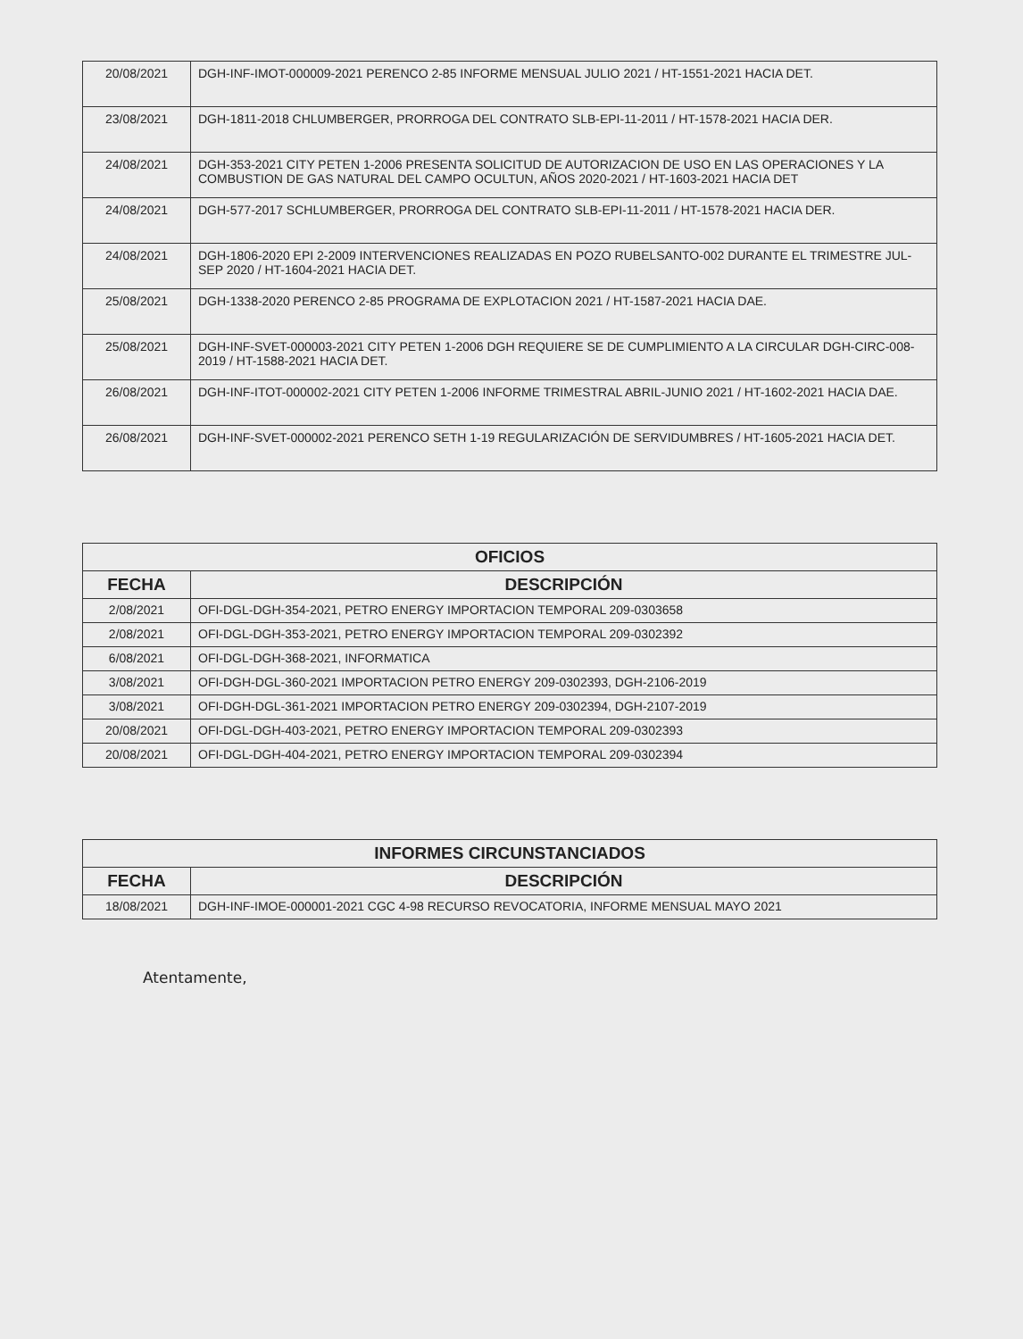| 20/08/2021 | DGH-INF-IMOT-000009-2021 PERENCO 2-85 INFORME MENSUAL JULIO 2021 / HT-1551-2021 HACIA DET. |
| 23/08/2021 | DGH-1811-2018 CHLUMBERGER, PRORROGA DEL CONTRATO SLB-EPI-11-2011 / HT-1578-2021 HACIA DER. |
| 24/08/2021 | DGH-353-2021 CITY PETEN 1-2006 PRESENTA SOLICITUD DE AUTORIZACION DE USO EN LAS OPERACIONES Y LA COMBUSTION DE GAS NATURAL DEL CAMPO OCULTUN, AÑOS 2020-2021 / HT-1603-2021 HACIA DET |
| 24/08/2021 | DGH-577-2017 SCHLUMBERGER, PRORROGA DEL CONTRATO SLB-EPI-11-2011 / HT-1578-2021 HACIA DER. |
| 24/08/2021 | DGH-1806-2020 EPI 2-2009 INTERVENCIONES REALIZADAS EN POZO RUBELSANTO-002 DURANTE EL TRIMESTRE JUL-SEP 2020 / HT-1604-2021 HACIA DET. |
| 25/08/2021 | DGH-1338-2020 PERENCO 2-85 PROGRAMA DE EXPLOTACION 2021 / HT-1587-2021 HACIA DAE. |
| 25/08/2021 | DGH-INF-SVET-000003-2021 CITY PETEN 1-2006 DGH REQUIERE SE DE CUMPLIMIENTO A LA CIRCULAR DGH-CIRC-008-2019 / HT-1588-2021 HACIA DET. |
| 26/08/2021 | DGH-INF-ITOT-000002-2021 CITY PETEN 1-2006 INFORME TRIMESTRAL ABRIL-JUNIO 2021 / HT-1602-2021 HACIA DAE. |
| 26/08/2021 | DGH-INF-SVET-000002-2021 PERENCO SETH 1-19 REGULARIZACIÓN DE SERVIDUMBRES / HT-1605-2021 HACIA DET. |
| OFICIOS | |
| --- | --- |
| FECHA | DESCRIPCIÓN |
| 2/08/2021 | OFI-DGL-DGH-354-2021, PETRO ENERGY IMPORTACION TEMPORAL 209-0303658 |
| 2/08/2021 | OFI-DGL-DGH-353-2021, PETRO ENERGY IMPORTACION TEMPORAL 209-0302392 |
| 6/08/2021 | OFI-DGL-DGH-368-2021, INFORMATICA |
| 3/08/2021 | OFI-DGH-DGL-360-2021 IMPORTACION PETRO ENERGY 209-0302393, DGH-2106-2019 |
| 3/08/2021 | OFI-DGH-DGL-361-2021 IMPORTACION PETRO ENERGY 209-0302394, DGH-2107-2019 |
| 20/08/2021 | OFI-DGL-DGH-403-2021, PETRO ENERGY IMPORTACION TEMPORAL 209-0302393 |
| 20/08/2021 | OFI-DGL-DGH-404-2021, PETRO ENERGY IMPORTACION TEMPORAL 209-0302394 |
| INFORMES CIRCUNSTANCIADOS | |
| --- | --- |
| FECHA | DESCRIPCIÓN |
| 18/08/2021 | DGH-INF-IMOE-000001-2021 CGC 4-98 RECURSO REVOCATORIA, INFORME MENSUAL MAYO 2021 |
Atentamente,